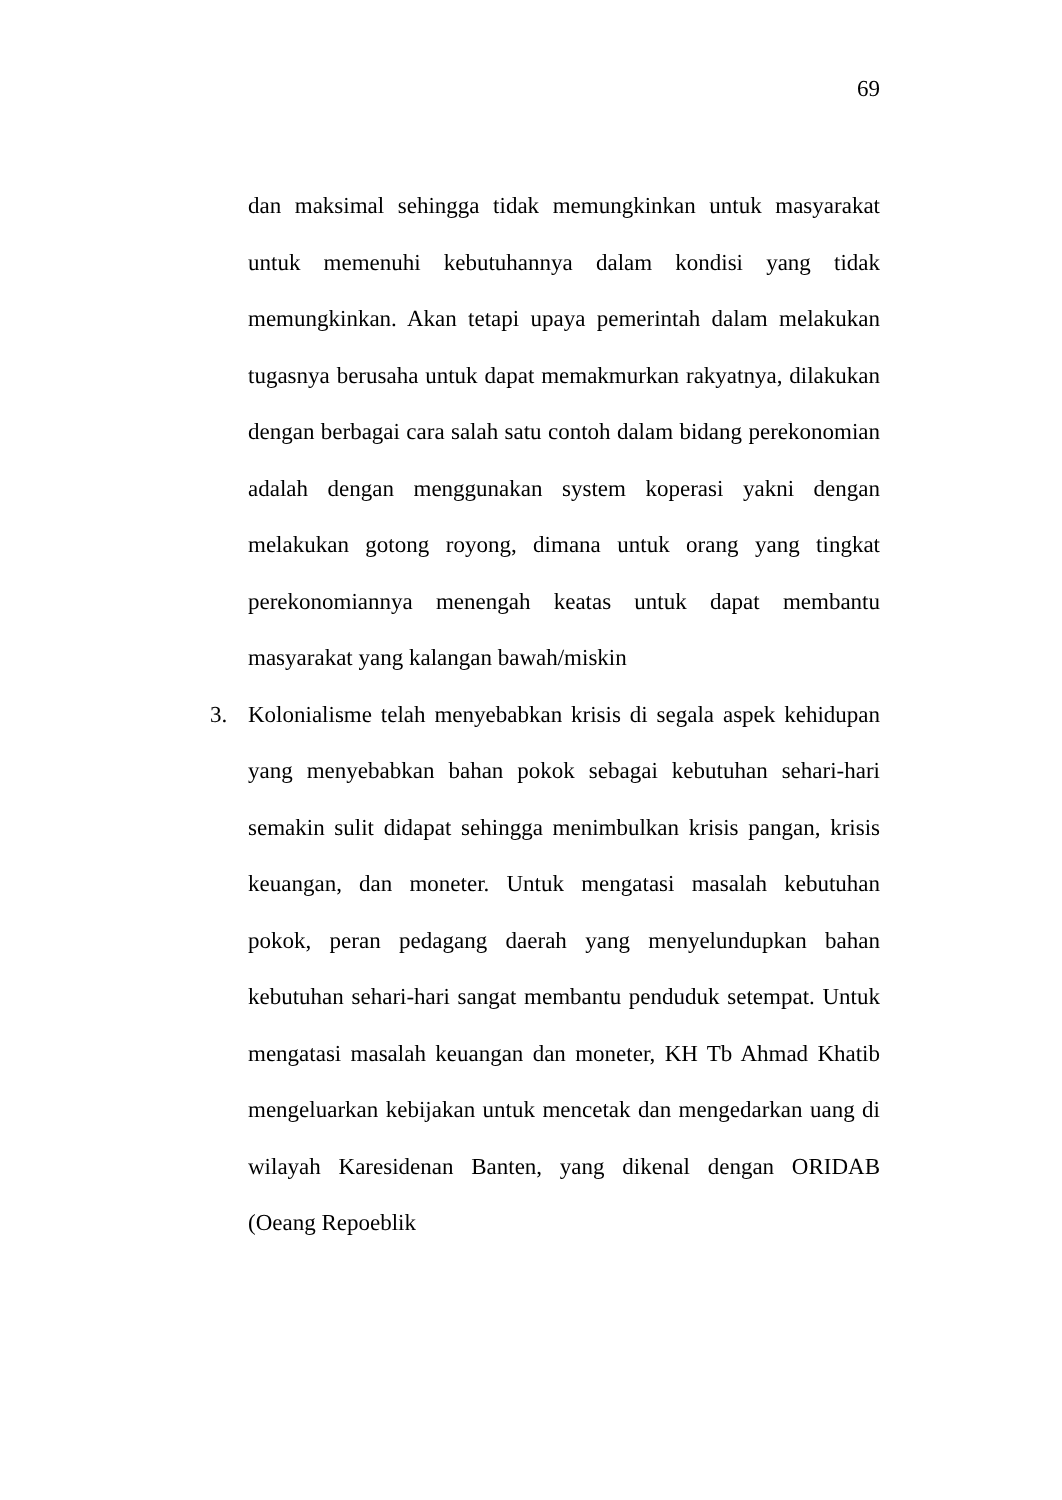69
dan maksimal sehingga tidak memungkinkan untuk masyarakat untuk memenuhi kebutuhannya dalam kondisi yang tidak memungkinkan. Akan tetapi upaya pemerintah dalam melakukan tugasnya berusaha untuk dapat memakmurkan rakyatnya, dilakukan dengan berbagai cara salah satu contoh dalam bidang perekonomian adalah dengan menggunakan system koperasi yakni dengan melakukan gotong royong, dimana untuk orang yang tingkat perekonomiannya menengah keatas untuk dapat membantu masyarakat yang kalangan bawah/miskin
3. Kolonialisme telah menyebabkan krisis di segala aspek kehidupan yang menyebabkan bahan pokok sebagai kebutuhan sehari-hari semakin sulit didapat sehingga menimbulkan krisis pangan, krisis keuangan, dan moneter. Untuk mengatasi masalah kebutuhan pokok, peran pedagang daerah yang menyelundupkan bahan kebutuhan sehari-hari sangat membantu penduduk setempat. Untuk mengatasi masalah keuangan dan moneter, KH Tb Ahmad Khatib mengeluarkan kebijakan untuk mencetak dan mengedarkan uang di wilayah Karesidenan Banten, yang dikenal dengan ORIDAB (Oeang Repoeblik